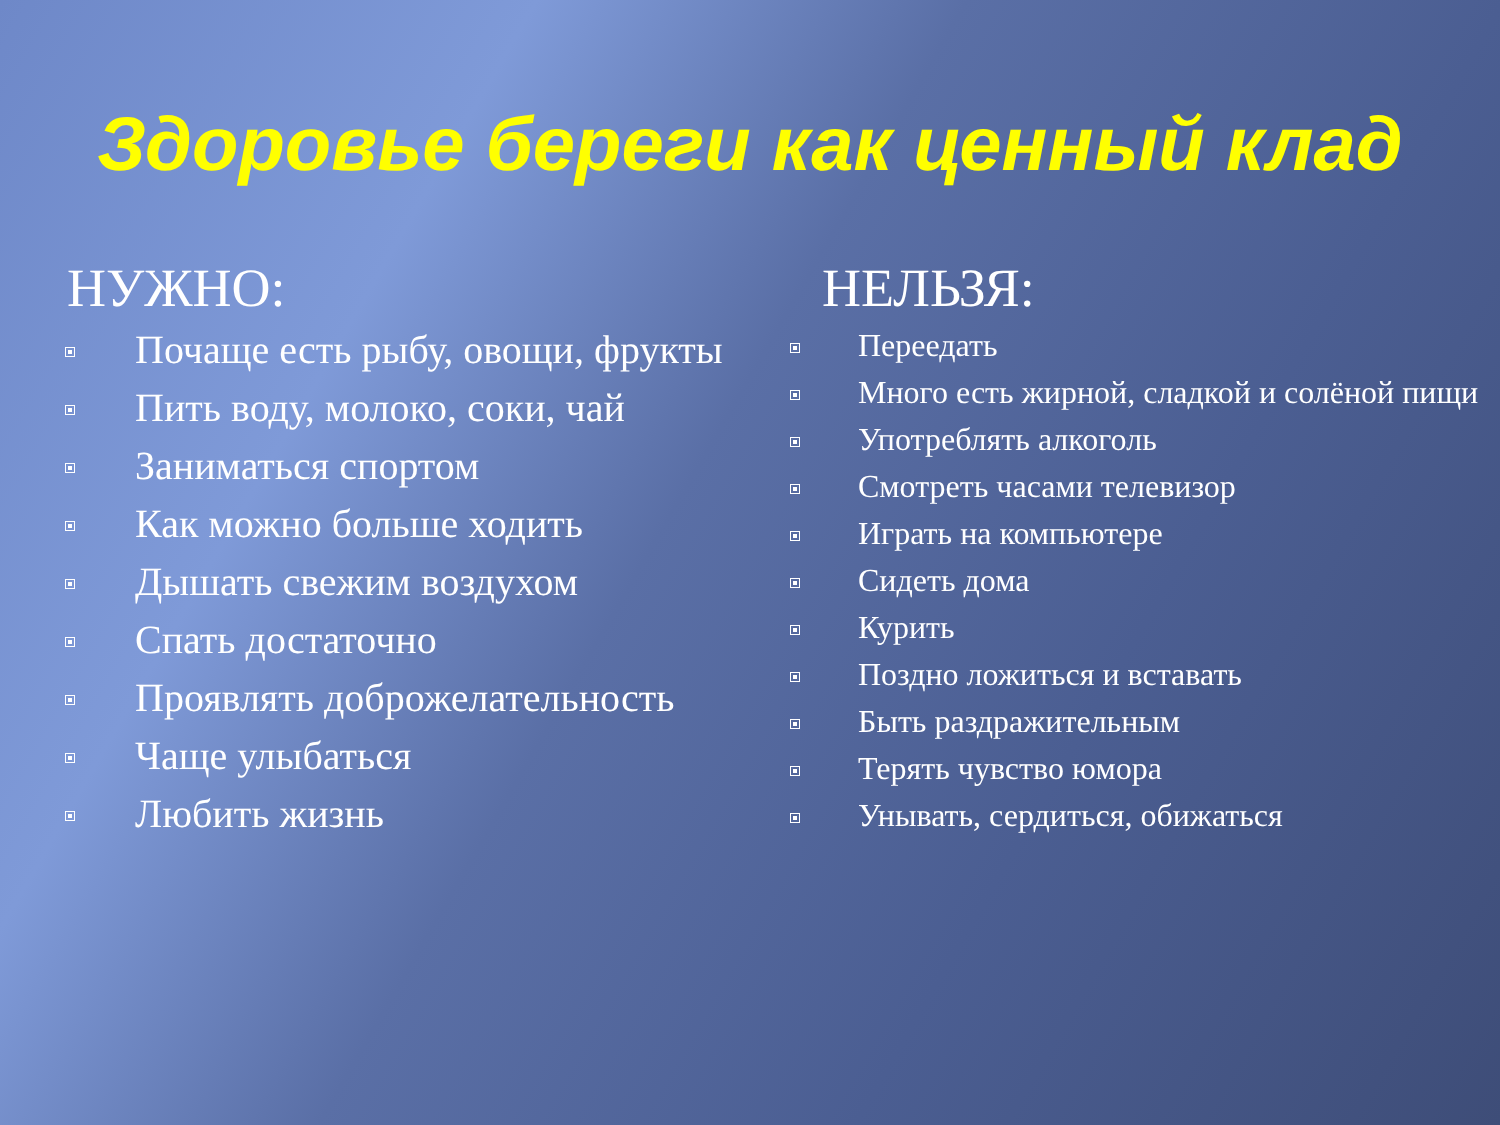Здоровье береги как ценный клад
НУЖНО:
Почаще есть рыбу, овощи, фрукты
Пить воду, молоко, соки, чай
Заниматься спортом
Как можно больше ходить
Дышать свежим воздухом
Спать достаточно
Проявлять доброжелательность
Чаще улыбаться
Любить жизнь
НЕЛЬЗЯ:
Переедать
Много есть жирной, сладкой и солёной пищи
Употреблять алкоголь
Смотреть часами телевизор
Играть на компьютере
Сидеть дома
Курить
Поздно ложиться и вставать
Быть раздражительным
Терять чувство юмора
Унывать, сердиться, обижаться